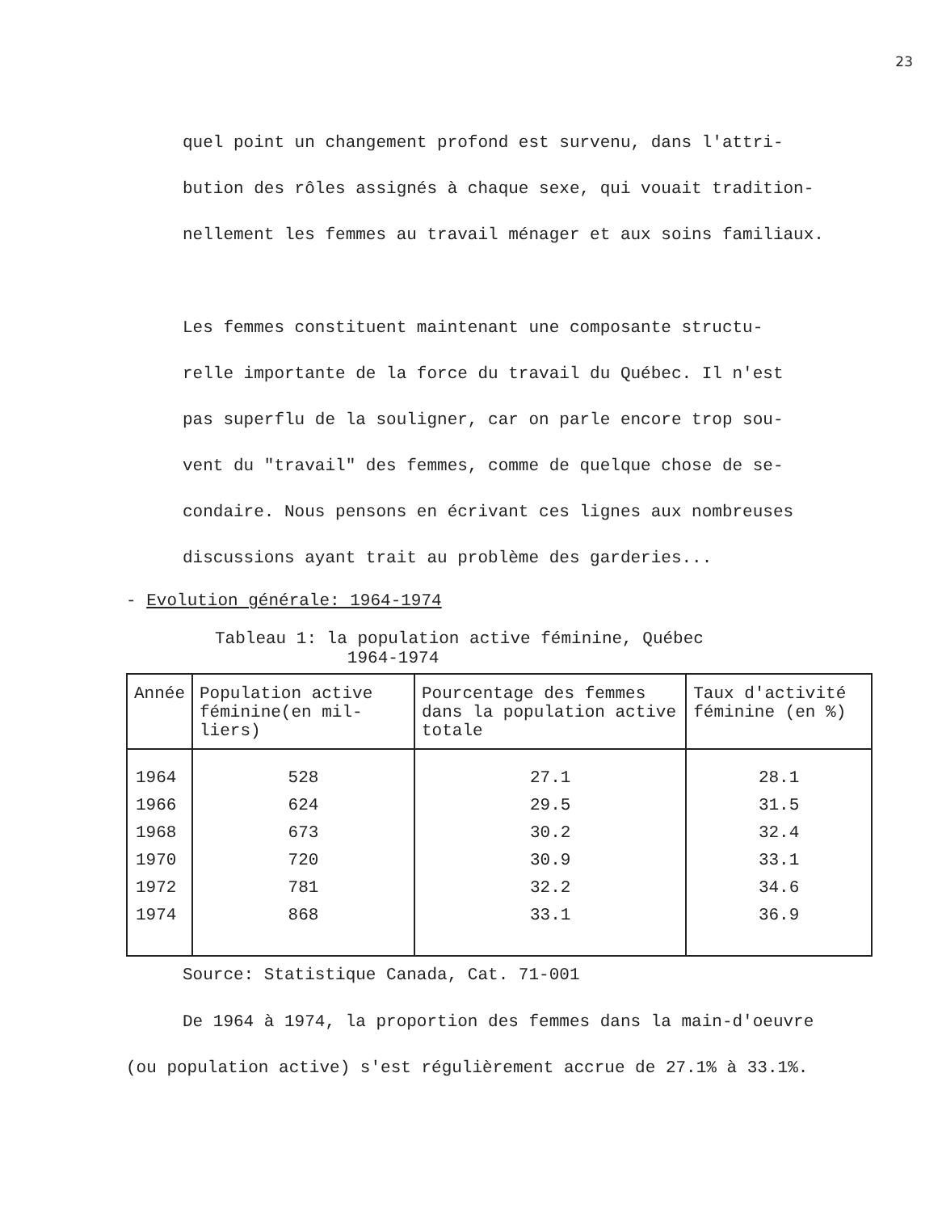23
quel point un changement profond est survenu, dans l'attri-
bution des rôles assignés à chaque sexe, qui vouait tradition-
nellement les femmes au travail ménager et aux soins familiaux.
Les femmes constituent maintenant une composante structu-
relle importante de la force du travail du Québec. Il n'est
pas superflu de la souligner, car on parle encore trop sou-
vent du "travail" des femmes, comme de quelque chose de se-
condaire. Nous pensons en écrivant ces lignes aux nombreuses
discussions ayant trait au problème des garderies...
- Evolution générale: 1964-1974
Tableau 1: la population active féminine, Québec
1964-1974
| Année | Population active féminine(en mil-liers) | Pourcentage des femmes dans la population active totale | Taux d'activité féminine (en %) |
| --- | --- | --- | --- |
| 1964 | 528 | 27.1 | 28.1 |
| 1966 | 624 | 29.5 | 31.5 |
| 1968 | 673 | 30.2 | 32.4 |
| 1970 | 720 | 30.9 | 33.1 |
| 1972 | 781 | 32.2 | 34.6 |
| 1974 | 868 | 33.1 | 36.9 |
Source: Statistique Canada, Cat. 71-001
De 1964 à 1974, la proportion des femmes dans la main-d'oeuvre
(ou population active) s'est régulièrement accrue de 27.1% à 33.1%.